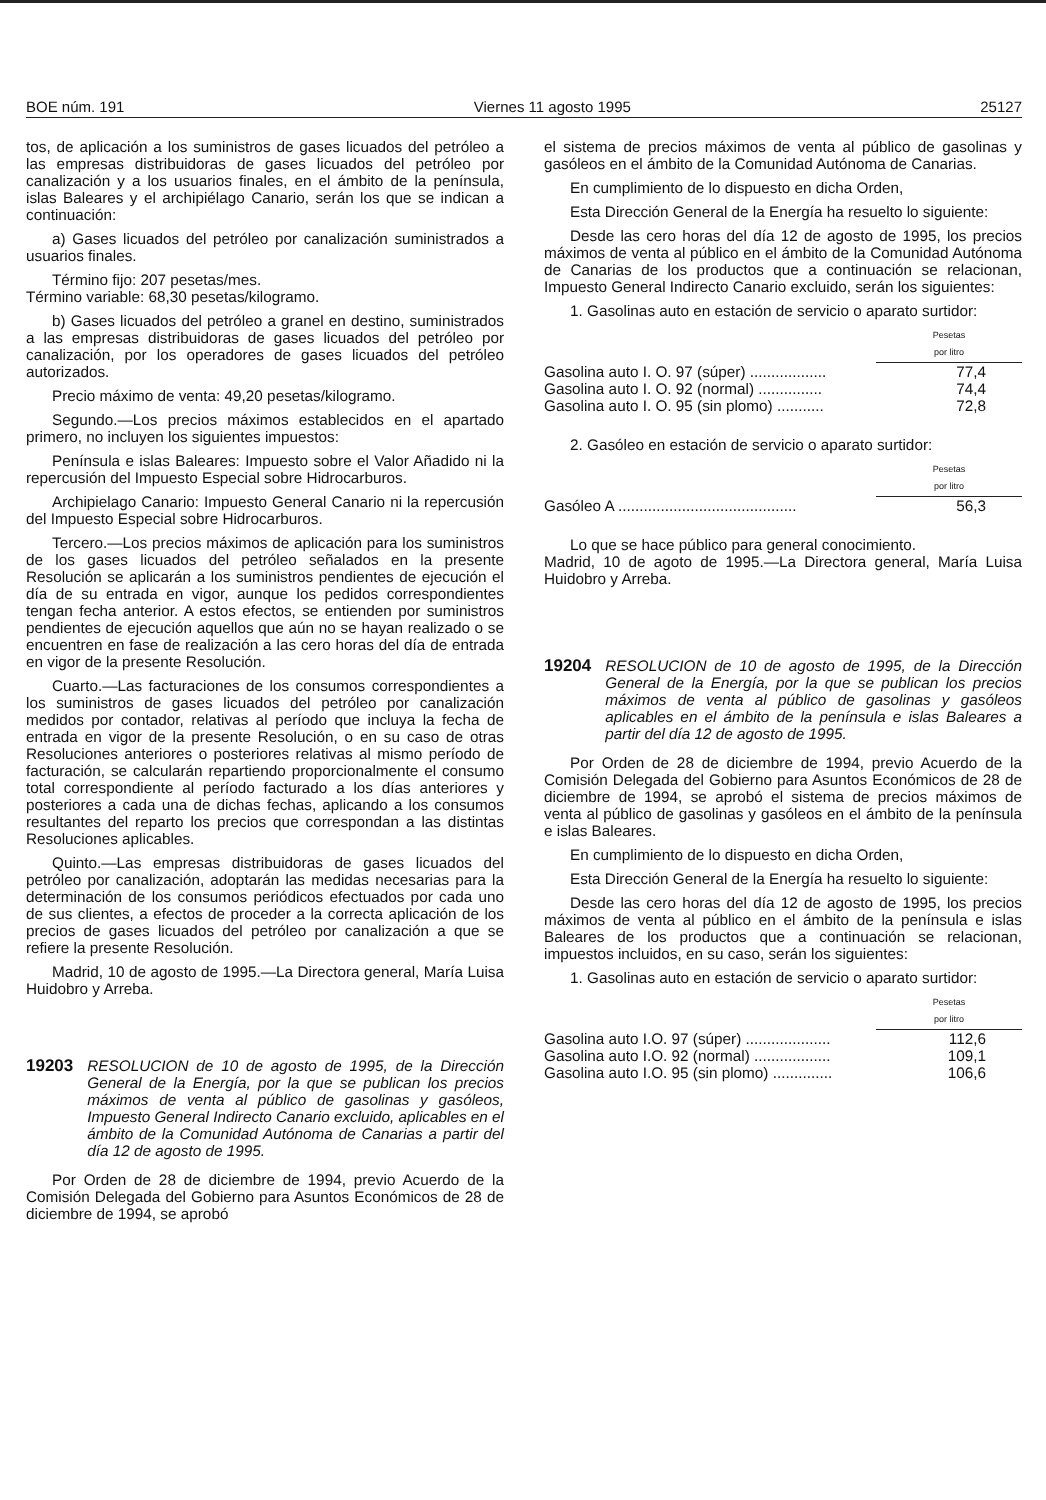BOE núm. 191 Viernes 11 agosto 1995 25127
tos, de aplicación a los suministros de gases licuados del petróleo a las empresas distribuidoras de gases licuados del petróleo por canalización y a los usuarios finales, en el ámbito de la península, islas Baleares y el archipiélago Canario, serán los que se indican a continuación:
a) Gases licuados del petróleo por canalización suministrados a usuarios finales.
Término fijo: 207 pesetas/mes.
Término variable: 68,30 pesetas/kilogramo.
b) Gases licuados del petróleo a granel en destino, suministrados a las empresas distribuidoras de gases licuados del petróleo por canalización, por los operadores de gases licuados del petróleo autorizados.
Precio máximo de venta: 49,20 pesetas/kilogramo.
Segundo.—Los precios máximos establecidos en el apartado primero, no incluyen los siguientes impuestos:
Península e islas Baleares: Impuesto sobre el Valor Añadido ni la repercusión del Impuesto Especial sobre Hidrocarburos.
Archipielago Canario: Impuesto General Canario ni la repercusión del Impuesto Especial sobre Hidrocarburos.
Tercero.—Los precios máximos de aplicación para los suministros de los gases licuados del petróleo señalados en la presente Resolución se aplicarán a los suministros pendientes de ejecución el día de su entrada en vigor, aunque los pedidos correspondientes tengan fecha anterior. A estos efectos, se entienden por suministros pendientes de ejecución aquellos que aún no se hayan realizado o se encuentren en fase de realización a las cero horas del día de entrada en vigor de la presente Resolución.
Cuarto.—Las facturaciones de los consumos correspondientes a los suministros de gases licuados del petróleo por canalización medidos por contador, relativas al período que incluya la fecha de entrada en vigor de la presente Resolución, o en su caso de otras Resoluciones anteriores o posteriores relativas al mismo período de facturación, se calcularán repartiendo proporcionalmente el consumo total correspondiente al período facturado a los días anteriores y posteriores a cada una de dichas fechas, aplicando a los consumos resultantes del reparto los precios que correspondan a las distintas Resoluciones aplicables.
Quinto.—Las empresas distribuidoras de gases licuados del petróleo por canalización, adoptarán las medidas necesarias para la determinación de los consumos periódicos efectuados por cada uno de sus clientes, a efectos de proceder a la correcta aplicación de los precios de gases licuados del petróleo por canalización a que se refiere la presente Resolución.
Madrid, 10 de agosto de 1995.—La Directora general, María Luisa Huidobro y Arreba.
19203 RESOLUCION de 10 de agosto de 1995, de la Dirección General de la Energía, por la que se publican los precios máximos de venta al público de gasolinas y gasóleos, Impuesto General Indirecto Canario excluido, aplicables en el ámbito de la Comunidad Autónoma de Canarias a partir del día 12 de agosto de 1995.
Por Orden de 28 de diciembre de 1994, previo Acuerdo de la Comisión Delegada del Gobierno para Asuntos Económicos de 28 de diciembre de 1994, se aprobó
el sistema de precios máximos de venta al público de gasolinas y gasóleos en el ámbito de la Comunidad Autónoma de Canarias.
En cumplimiento de lo dispuesto en dicha Orden,
Esta Dirección General de la Energía ha resuelto lo siguiente:
Desde las cero horas del día 12 de agosto de 1995, los precios máximos de venta al público en el ámbito de la Comunidad Autónoma de Canarias de los productos que a continuación se relacionan, Impuesto General Indirecto Canario excluido, serán los siguientes:
1. Gasolinas auto en estación de servicio o aparato surtidor:
| | Pesetas por litro |
| Gasolina auto I. O. 97 (súper) .................. | 77,4 |
| Gasolina auto I. O. 92 (normal) ............... | 74,4 |
| Gasolina auto I. O. 95 (sin plomo) ........... | 72,8 |
2. Gasóleo en estación de servicio o aparato surtidor:
| | Pesetas por litro |
| Gasóleo A .......................................... | 56,3 |
Lo que se hace público para general conocimiento.
Madrid, 10 de agoto de 1995.—La Directora general, María Luisa Huidobro y Arreba.
19204 RESOLUCION de 10 de agosto de 1995, de la Dirección General de la Energía, por la que se publican los precios máximos de venta al público de gasolinas y gasóleos aplicables en el ámbito de la península e islas Baleares a partir del día 12 de agosto de 1995.
Por Orden de 28 de diciembre de 1994, previo Acuerdo de la Comisión Delegada del Gobierno para Asuntos Económicos de 28 de diciembre de 1994, se aprobó el sistema de precios máximos de venta al público de gasolinas y gasóleos en el ámbito de la península e islas Baleares.
En cumplimiento de lo dispuesto en dicha Orden,
Esta Dirección General de la Energía ha resuelto lo siguiente:
Desde las cero horas del día 12 de agosto de 1995, los precios máximos de venta al público en el ámbito de la península e islas Baleares de los productos que a continuación se relacionan, impuestos incluidos, en su caso, serán los siguientes:
1. Gasolinas auto en estación de servicio o aparato surtidor:
| | Pesetas por litro |
| Gasolina auto I.O. 97 (súper) .................... | 112,6 |
| Gasolina auto I.O. 92 (normal) .................. | 109,1 |
| Gasolina auto I.O. 95 (sin plomo) .............. | 106,6 |